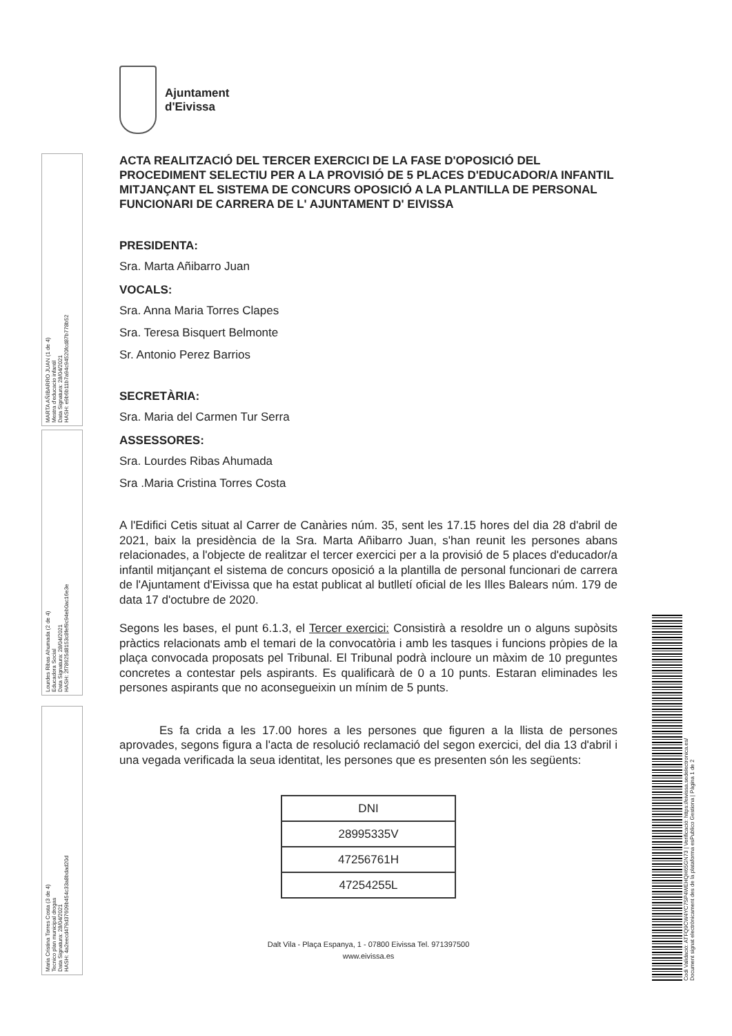MARTA AÑIBARRO JUAN (1 de 4)
Mestra d'educacio infantil
Data Signatura: 28/04/2021
HASH: e9b6b11b7a94c94520fcd87b778b52
Lourdes Ribas Ahumada (2 de 4)
Educadora Social
Data Signatura: 28/04/2021
HASH: 2f78625d8153c8fef9c94eb0ac16e3e
Maria Cristina Torres Costa (3 de 4)
Tecnico plan municipal drogas
Data Signatura: 28/04/2021
HASH: 4a2eecd479d37609b454c33a8bdad20d
Ajuntament
d'Eivissa
ACTA REALITZACIÓ DEL TERCER EXERCICI DE LA FASE D'OPOSICIÓ DEL PROCEDIMENT SELECTIU PER A LA PROVISIÓ DE 5 PLACES D'EDUCADOR/A INFANTIL MITJANÇANT EL SISTEMA DE CONCURS OPOSICIÓ A LA PLANTILLA DE PERSONAL FUNCIONARI DE CARRERA DE L' AJUNTAMENT D' EIVISSA
PRESIDENTA:
Sra. Marta Añibarro Juan
VOCALS:
Sra. Anna Maria Torres Clapes
Sra. Teresa Bisquert Belmonte
Sr. Antonio Perez Barrios
SECRETÀRIA:
Sra. Maria del Carmen Tur Serra
ASSESSORES:
Sra. Lourdes Ribas Ahumada
Sra .Maria Cristina Torres Costa
A l'Edifici Cetis situat al Carrer de Canàries núm. 35, sent les 17.15 hores del dia 28 d'abril de 2021, baix la presidència de la Sra. Marta Añibarro Juan, s'han reunit les persones abans relacionades, a l'objecte de realitzar el tercer exercici per a la provisió de 5 places d'educador/a infantil mitjançant el sistema de concurs oposició a la plantilla de personal funcionari de carrera de l'Ajuntament d'Eivissa que ha estat publicat al butlletí oficial de les Illes Balears núm. 179 de data 17 d'octubre de 2020.
Segons les bases, el punt 6.1.3, el Tercer exercici: Consistirà a resoldre un o alguns supòsits pràctics relacionats amb el temari de la convocatòria i amb les tasques i funcions pròpies de la plaça convocada proposats pel Tribunal. El Tribunal podrà incloure un màxim de 10 preguntes concretes a contestar pels aspirants. Es qualificarà de 0 a 10 punts. Estaran eliminades les persones aspirants que no aconsegueixin un mínim de 5 punts.
Es fa crida a les 17.00 hores a les persones que figuren a la llista de persones aprovades, segons figura a l'acta de resolució reclamació del segon exercici, del dia 13 d'abril i una vegada verificada la seua identitat, les persones que es presenten són les següents:
| DNI |
| --- |
| 28995335V |
| 47256761H |
| 47254255L |
Dalt Vila - Plaça Espanya, 1 - 07800 Eivissa Tel. 971397500
www.eivissa.es
Codi Validació: ATFQ9CW4YC7SP4WEHQH65GN73 | Verificació: https://eivissa.sedelectronica.es/
Document signat electrònicament des de la plataforma esPublico Gestiona | Pàgina 1 de 2